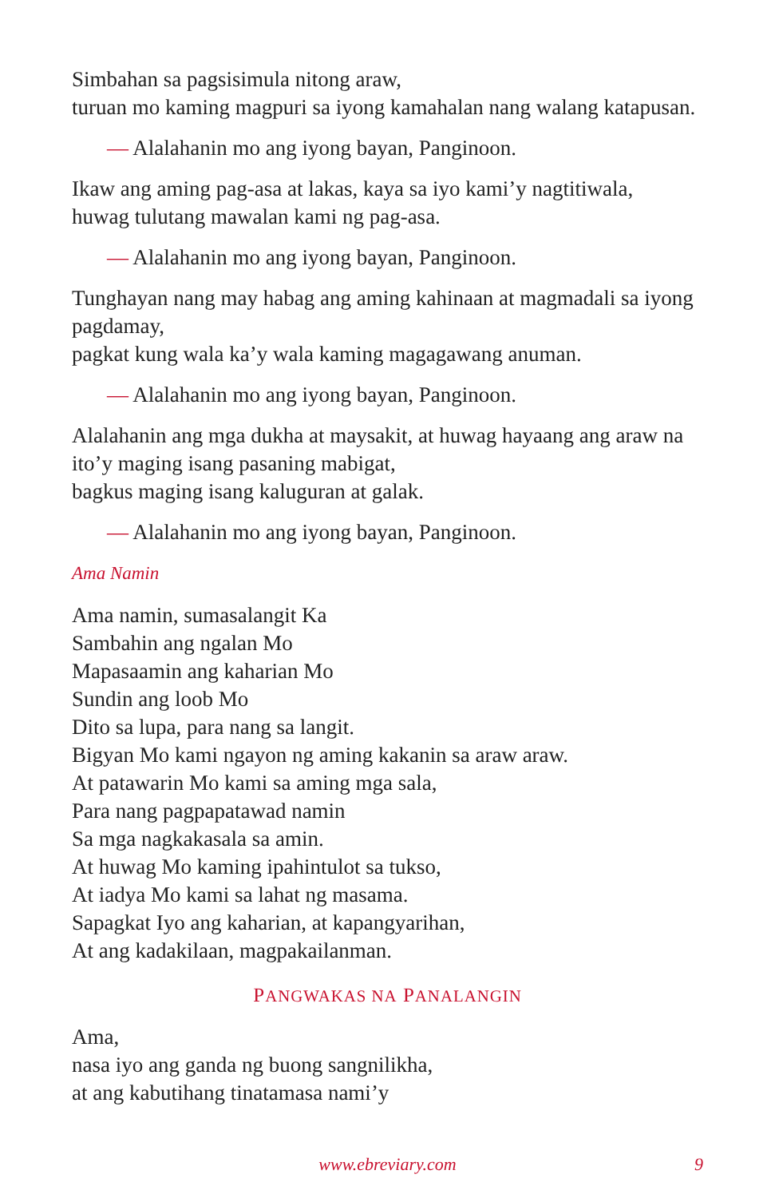Simbahan sa pagsisimula nitong araw,
turuan mo kaming magpuri sa iyong kamahalan nang walang katapusan.
— Alalahanin mo ang iyong bayan, Panginoon.
Ikaw ang aming pag-asa at lakas, kaya sa iyo kami’y nagtitiwala,
huwag tulutang mawalan kami ng pag-asa.
— Alalahanin mo ang iyong bayan, Panginoon.
Tunghayan nang may habag ang aming kahinaan at magmadali sa iyong pagdamay,
pagkat kung wala ka’y wala kaming magagawang anuman.
— Alalahanin mo ang iyong bayan, Panginoon.
Alalahanin ang mga dukha at maysakit, at huwag hayaang ang araw na ito’y maging isang pasaning mabigat,
bagkus maging isang kaluguran at galak.
— Alalahanin mo ang iyong bayan, Panginoon.
Ama Namin
Ama namin, sumasalangit Ka
Sambahin ang ngalan Mo
Mapasaamin ang kaharian Mo
Sundin ang loob Mo
Dito sa lupa, para nang sa langit.
Bigyan Mo kami ngayon ng aming kakanin sa araw araw.
At patawarin Mo kami sa aming mga sala,
Para nang pagpapatawad namin
Sa mga nagkakasala sa amin.
At huwag Mo kaming ipahintulot sa tukso,
At iadya Mo kami sa lahat ng masama.
Sapagkat Iyo ang kaharian, at kapangyarihan,
At ang kadakilaan, magpakailanman.
PANGWAKAS NA PANALANGIN
Ama,
nasa iyo ang ganda ng buong sangnilikha,
at ang kabutihang tinatamasa nami’y
www.ebreviary.com
9